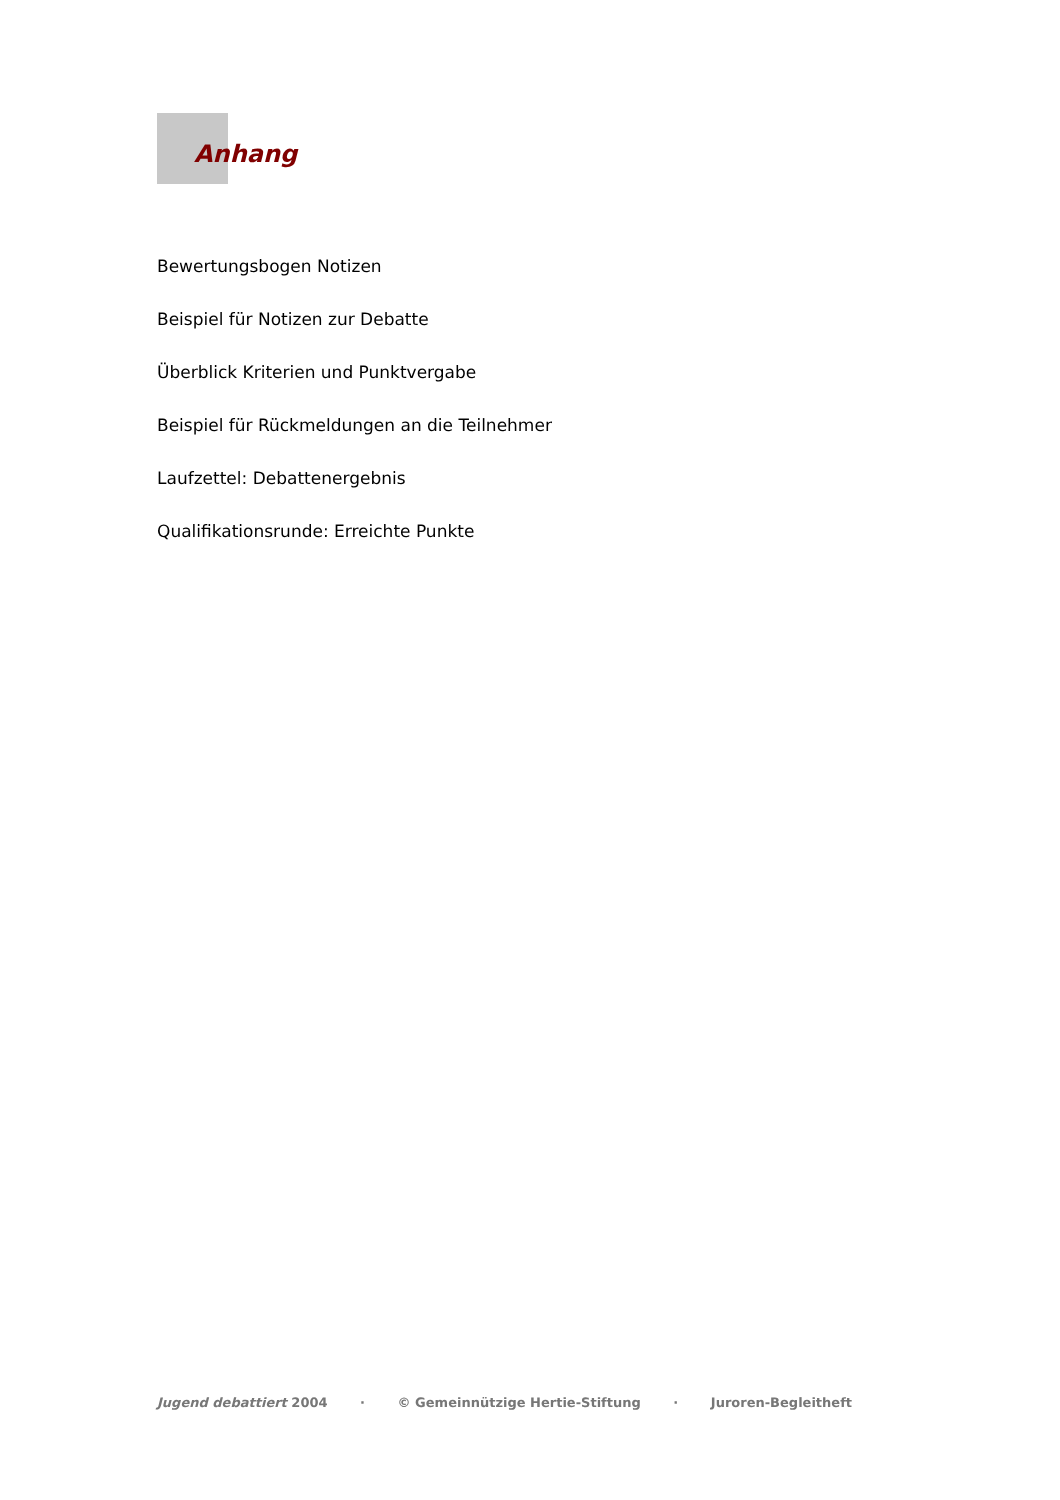Anhang
Bewertungsbogen Notizen
Beispiel für Notizen zur Debatte
Überblick Kriterien und Punktvergabe
Beispiel für Rückmeldungen an die Teilnehmer
Laufzettel: Debattenergebnis
Qualifikationsrunde: Erreichte Punkte
Jugend debattiert 2004 · © Gemeinnützige Hertie-Stiftung · Juroren-Begleitheft